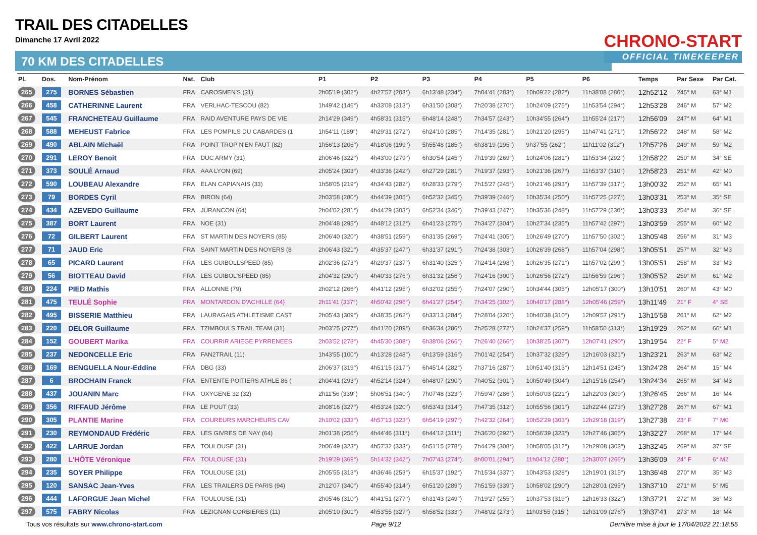TRAIL DES CITADELLES
Dimanche 17 Avril 2022
70 KM DES CITADELLES
CHRONO-START
OFFICIAL TIMEKEEPER
| Pl. | Dos. | Nom-Prénom | Nat. | Club | P1 | P2 | P3 | P4 | P5 | P6 | Temps | Par Sexe | Par Cat. |
| --- | --- | --- | --- | --- | --- | --- | --- | --- | --- | --- | --- | --- | --- |
| 265 | 275 | BORNES Sébastien | FRA | CAROSMEN'S (31) | 2h05'19 (302°) | 4h27'57 (203°) | 6h13'48 (234°) | 7h04'41 (283°) | 10h09'22 (282°) | 11h38'08 (286°) | 12h52'12 | 245° M | 63° M1 |
| 266 | 458 | CATHERINNE Laurent | FRA | VERLHAC-TESCOU (82) | 1h49'42 (146°) | 4h33'08 (313°) | 6h31'50 (308°) | 7h20'38 (270°) | 10h24'09 (275°) | 11h53'54 (294°) | 12h53'28 | 246° M | 57° M2 |
| 267 | 545 | FRANCHETEAU Guillaume | FRA | RAID AVENTURE PAYS DE VIE | 2h14'29 (349°) | 4h58'31 (315°) | 6h48'14 (248°) | 7h34'57 (243°) | 10h34'55 (264°) | 11h55'24 (217°) | 12h56'09 | 247° M | 64° M1 |
| 268 | 588 | MEHEUST Fabrice | FRA | LES POMPILS DU CABARDES (1 | 1h54'11 (189°) | 4h29'31 (272°) | 6h24'10 (285°) | 7h14'35 (281°) | 10h21'20 (295°) | 11h47'41 (271°) | 12h56'22 | 248° M | 58° M2 |
| 269 | 490 | ABLAIN Michaël | FRA | POINT TROP N'EN FAUT (82) | 1h56'13 (206°) | 4h18'06 (199°) | 5h55'48 (185°) | 6h38'19 (195°) | 9h37'55 (262°) | 11h11'02 (312°) | 12h57'26 | 249° M | 59° M2 |
| 270 | 291 | LEROY Benoit | FRA | DUC ARMY (31) | 2h06'46 (322°) | 4h43'00 (279°) | 6h30'54 (245°) | 7h19'39 (269°) | 10h24'06 (281°) | 11h53'34 (292°) | 12h58'22 | 250° M | 34° SE |
| 271 | 373 | SOULÉ Arnaud | FRA | AAA LYON (69) | 2h05'24 (303°) | 4h33'36 (242°) | 6h27'29 (281°) | 7h19'37 (293°) | 10h21'36 (267°) | 11h53'37 (310°) | 12h58'23 | 251° M | 42° M0 |
| 272 | 590 | LOUBEAU Alexandre | FRA | ELAN CAPIANAIS (33) | 1h58'05 (219°) | 4h34'43 (282°) | 6h28'33 (279°) | 7h15'27 (245°) | 10h21'46 (293°) | 11h57'39 (317°) | 13h00'32 | 252° M | 65° M1 |
| 273 | 79 | BORDES Cyril | FRA | BIRON (64) | 2h03'58 (280°) | 4h44'39 (305°) | 6h52'32 (345°) | 7h39'39 (246°) | 10h35'34 (250°) | 11h57'25 (227°) | 13h03'31 | 253° M | 35° SE |
| 274 | 434 | AZEVEDO Guillaume | FRA | JURANCON (64) | 2h04'02 (281°) | 4h44'29 (303°) | 6h52'34 (346°) | 7h39'43 (247°) | 10h35'36 (248°) | 11h57'29 (230°) | 13h03'33 | 254° M | 36° SE |
| 275 | 387 | BORT Laurent | FRA | NOE (31) | 2h04'48 (295°) | 4h48'12 (312°) | 6h41'23 (275°) | 7h34'27 (304°) | 10h27'34 (235°) | 11h57'42 (297°) | 13h03'59 | 255° M | 60° M2 |
| 276 | 72 | GILBERT Laurent | FRA | ST MARTIN DES NOYERS (85) | 2h06'40 (320°) | 4h38'51 (259°) | 6h31'35 (269°) | 7h24'41 (305°) | 10h26'49 (270°) | 11h57'50 (302°) | 13h05'48 | 256° M | 31° M3 |
| 277 | 71 | JAUD Eric | FRA | SAINT MARTIN DES NOYERS (8 | 2h06'43 (321°) | 4h35'37 (247°) | 6h31'37 (291°) | 7h24'38 (303°) | 10h26'39 (268°) | 11h57'04 (298°) | 13h05'51 | 257° M | 32° M3 |
| 278 | 65 | PICARD Laurent | FRA | LES GUIBOLLSPEED (85) | 2h02'36 (273°) | 4h29'37 (237°) | 6h31'40 (325°) | 7h24'14 (298°) | 10h26'35 (271°) | 11h57'02 (299°) | 13h05'51 | 258° M | 33° M3 |
| 279 | 56 | BIOTTEAU David | FRA | LES GUIBOL'SPEED (85) | 2h04'32 (290°) | 4h40'33 (276°) | 6h31'32 (256°) | 7h24'16 (300°) | 10h26'56 (272°) | 11h56'59 (296°) | 13h05'52 | 259° M | 61° M2 |
| 280 | 224 | PIED Mathis | FRA | ALLONNE (79) | 2h02'12 (266°) | 4h41'12 (295°) | 6h32'02 (255°) | 7h24'07 (290°) | 10h34'44 (305°) | 12h05'17 (300°) | 13h10'51 | 260° M | 43° M0 |
| 281 | 475 | TEULÉ Sophie | FRA | MONTARDON D'ACHILLE (64) | 2h11'41 (337°) | 4h50'42 (296°) | 6h41'27 (254°) | 7h34'25 (302°) | 10h40'17 (288°) | 12h05'46 (259°) | 13h11'49 | 21° F | 4° SE |
| 282 | 495 | BISSERIE Matthieu | FRA | LAURAGAIS ATHLETISME CAST | 2h05'43 (309°) | 4h38'35 (262°) | 6h33'13 (284°) | 7h28'04 (320°) | 10h40'38 (310°) | 12h09'57 (291°) | 13h15'58 | 261° M | 62° M2 |
| 283 | 220 | DELOR Guillaume | FRA | TZIMBOULS TRAIL TEAM (31) | 2h03'25 (277°) | 4h41'20 (289°) | 6h36'34 (286°) | 7h25'28 (272°) | 10h24'37 (259°) | 11h58'50 (313°) | 13h19'29 | 262° M | 66° M1 |
| 284 | 152 | GOUBERT Marika | FRA | COURRIR ARIEGE PYRRENEES | 2h03'52 (278°) | 4h45'30 (308°) | 6h38'06 (266°) | 7h26'40 (266°) | 10h38'25 (307°) | 12h07'41 (290°) | 13h19'54 | 22° F | 5° M2 |
| 285 | 237 | NEDONCELLE Eric | FRA | FAN2TRAIL (11) | 1h43'55 (100°) | 4h13'28 (248°) | 6h13'59 (316°) | 7h01'42 (254°) | 10h37'32 (329°) | 12h16'03 (321°) | 13h23'21 | 263° M | 63° M2 |
| 286 | 169 | BENGUELLA Nour-Eddine | FRA | DBG (33) | 2h06'37 (319°) | 4h51'15 (317°) | 6h45'14 (282°) | 7h37'16 (287°) | 10h51'40 (313°) | 12h14'51 (245°) | 13h24'28 | 264° M | 15° M4 |
| 287 | 6 | BROCHAIN Franck | FRA | ENTENTE POITIERS ATHLE 86 ( | 2h04'41 (293°) | 4h52'14 (324°) | 6h48'07 (290°) | 7h40'52 (301°) | 10h50'49 (304°) | 12h15'16 (254°) | 13h24'34 | 265° M | 34° M3 |
| 288 | 437 | JOUANIN Marc | FRA | OXYGENE 32 (32) | 2h11'56 (339°) | 5h06'51 (340°) | 7h07'48 (323°) | 7h59'47 (286°) | 10h50'03 (221°) | 12h22'03 (309°) | 13h26'45 | 266° M | 16° M4 |
| 289 | 356 | RIFFAUD Jérôme | FRA | LE POUT (33) | 2h08'16 (327°) | 4h53'24 (320°) | 6h53'43 (314°) | 7h47'35 (312°) | 10h55'56 (301°) | 12h22'44 (273°) | 13h27'28 | 267° M | 67° M1 |
| 290 | 305 | PLANTIE Marine | FRA | COUREURS MARCHEURS CAV | 2h10'02 (333°) | 4h57'13 (323°) | 6h54'19 (297°) | 7h42'32 (264°) | 10h52'29 (303°) | 12h29'18 (319°) | 13h27'38 | 23° F | 7° M0 |
| 291 | 230 | REYMONDAUD Frédéric | FRA | LES GIVRES DE NAY (64) | 2h01'38 (256°) | 4h44'46 (311°) | 6h44'12 (311°) | 7h36'20 (292°) | 10h56'39 (323°) | 12h27'46 (305°) | 13h32'27 | 268° M | 17° M4 |
| 292 | 422 | LARRUE Jordan | FRA | TOULOUSE (31) | 2h06'49 (323°) | 4h57'32 (333°) | 6h51'15 (278°) | 7h44'29 (308°) | 10h58'05 (312°) | 12h29'08 (303°) | 13h32'45 | 269° M | 37° SE |
| 293 | 280 | L'HÔTE Véronique | FRA | TOULOUSE (31) | 2h19'29 (369°) | 5h14'32 (342°) | 7h07'43 (274°) | 8h00'01 (294°) | 11h04'12 (280°) | 12h30'07 (266°) | 13h36'09 | 24° F | 6° M2 |
| 294 | 235 | SOYER Philippe | FRA | TOULOUSE (31) | 2h05'55 (313°) | 4h36'46 (253°) | 6h15'37 (192°) | 7h15'34 (337°) | 10h43'53 (328°) | 12h19'01 (315°) | 13h36'48 | 270° M | 35° M3 |
| 295 | 120 | SANSAC Jean-Yves | FRA | LES TRAILERS DE PARIS (94) | 2h12'07 (340°) | 4h55'40 (314°) | 6h51'20 (289°) | 7h51'59 (339°) | 10h58'02 (290°) | 12h28'01 (295°) | 13h37'10 | 271° M | 5° M5 |
| 296 | 444 | LAFORGUE Jean Michel | FRA | TOULOUSE (31) | 2h05'46 (310°) | 4h41'51 (277°) | 6h31'43 (249°) | 7h19'27 (255°) | 10h37'53 (319°) | 12h16'33 (322°) | 13h37'21 | 272° M | 36° M3 |
| 297 | 575 | FABRY Nicolas | FRA | LEZIGNAN CORBIERES (11) | 2h05'10 (301°) | 4h53'55 (327°) | 6h58'52 (333°) | 7h48'02 (273°) | 11h03'55 (315°) | 12h31'09 (276°) | 13h37'41 | 273° M | 18° M4 |
Tous vos résultats sur www.chrono-start.com Page 9/12 Dernière mise à jour le 17/04/2022 21:18:55